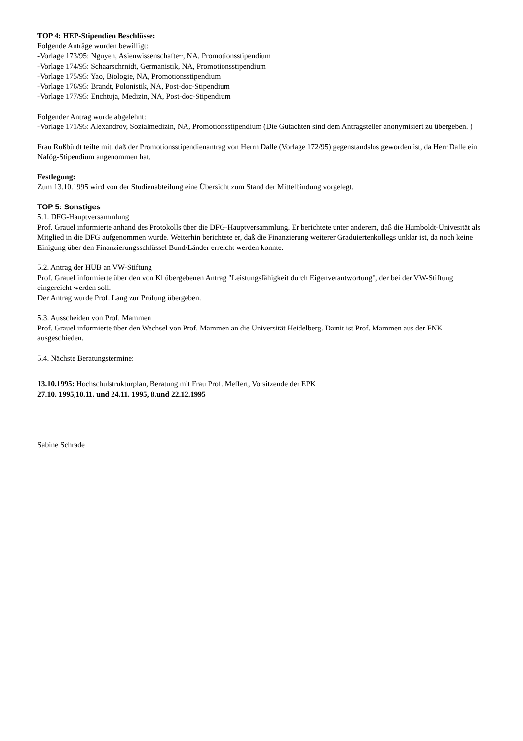TOP 4: HEP-Stipendien Beschlüsse:
Folgende Anträge wurden bewilligt:
-Vorlage 173/95: Nguyen, Asienwissenschafte~, NA, Promotionsstipendium
-Vorlage 174/95: Schaarschrnidt, Germanistik, NA, Promotionsstipendium
-Vorlage 175/95: Yao, Biologie, NA, Promotionsstipendium
-Vorlage 176/95: Brandt, Polonistik, NA, Post-doc-Stipendium
-Vorlage 177/95: Enchtuja, Medizin, NA, Post-doc-Stipendium
Folgender Antrag wurde abgelehnt:
-Vorlage 171/95: Alexandrov, Sozialmedizin, NA, Promotionsstipendium (Die Gutachten sind dem Antragsteller anonymisiert zu übergeben. )
Frau Rußbüldt teilte mit. daß der Promotionsstipendienantrag von Herrn Dalle (Vorlage 172/95) gegenstandslos geworden ist, da Herr Dalle ein Nafög-Stipendium angenommen hat.
Festlegung:
Zum 13.10.1995 wird von der Studienabteilung eine Übersicht zum Stand der Mittelbindung vorgelegt.
TOP 5: Sonstiges
5.1. DFG-Hauptversammlung
Prof. Grauel informierte anhand des Protokolls über die DFG-Hauptversammlung. Er berichtete unter anderem, daß die Humboldt-Univesität als Mitglied in die DFG aufgenommen wurde. Weiterhin berichtete er, daß die Finanzierung weiterer Graduiertenkollegs unklar ist, da noch keine Einigung über den Finanzierungsschlüssel Bund/Länder erreicht werden konnte.
5.2. Antrag der HUB an VW-Stiftung
Prof. Grauel informierte über den von Kl übergebenen Antrag "Leistungsfähigkeit durch Eigenverantwortung", der bei der VW-Stiftung eingereicht werden soll.
Der Antrag wurde Prof. Lang zur Prüfung übergeben.
5.3. Ausscheiden von Prof. Mammen
Prof. Grauel informierte über den Wechsel von Prof. Mammen an die Universität Heidelberg. Damit ist Prof. Mammen aus der FNK ausgeschieden.
5.4. Nächste Beratungstermine:
13.10.1995: Hochschulstrukturplan, Beratung mit Frau Prof. Meffert, Vorsitzende der EPK
27.10. 1995,10.11. und 24.11. 1995, 8.und 22.12.1995
Sabine Schrade